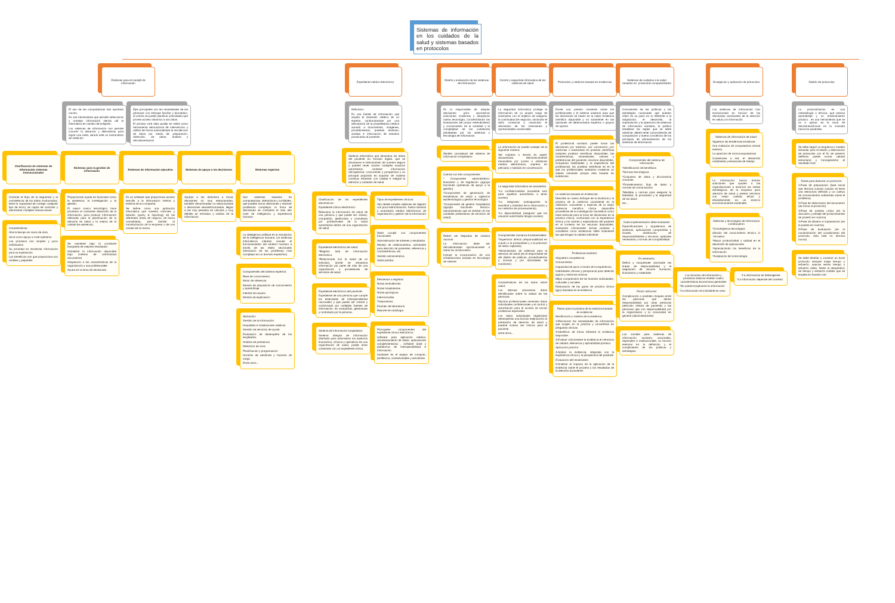Sistemas de información en los cuidados de la salud y sistemas basados en protocolos
Eistemas para el manej0 de información
El uso de las computadoras han aportado mucho.
Es una herramienta que permite seleccionar y manejar información siendo util la informatica en cambio de bolígrafo.
Los sistemas de información nos permite conocer la distancia y alternativas para lograr una meta, siendo este un instrumento de medición
Ejes principales son las necesidades de las personas con enfoque familiar y biomedico, al unirlos se puede planificar actividades que provea acceso dinamico a sus datos.
El primary care data quality se utiliza como herramienta educacional de intervención y utilizar de forma automatizada la recoleccion de datos por medio de: preparación, obtención, de datos, análisis y retroalimentación
Clasificacion de sistemas de información sistemas transaccionales
Controla el flujo de la seguridad y la consistencia de los datos involucrados, tiene la capacidad de corregir cualquier tipo de error), es capaz de controlar y administrar multiples transacciones
Caracteristicas:
Ahorra tiempo en mano de obra
Sirve como apoyo a nivel operativo
Los procesos son simples y poco sofisticados
Su prioridad es recolectar información para su explotación
Los beneficios son que proporciona son visibles y palpables
Sistemas para la gestión de información
Proporcionan ayuda en funciones como la asistencia, la investigación y la gestión.
El nuevo marco tecnológico hace prioritario el constante desarrollo de la información, para producir información relevante para la planificación de la atención en salud y la mejora de la calidad de asistencia.
Se mantiene bajo la constante busqueda de mejores resultados:
Globalizar la información disponible bajo criterios de uniformidad documental
Adaptación a las caracteristicas de la organización y sus profesionales
Ayuda en la toma de decisiones
Sistemas de información ejecutiva
Es un software que proporciona acceso sencillo a la información interna y externa de su compañía.
Se define como una aplicación informática que muestra informes y listados (query & reporting) de las diferentes áreas de negocio, de forma consolidada, para facilitar la monitorización de la empresa o de una unidad de la misma.
Sistemas de apoyo a las decisiones
Ayudan a los directivos a tomar decisiones no muy estructuradas, también denominadas no estructuradas o decisiones semiestructuradas, llegan a ser muy pesados en cálculos y muy débiles en entradas y salidas de la información
Sistemas expertos
Son sistemas basados en computadoras, interactivos y confiables, que pueden tomar decisiones y resolver problemas complejos. la toma de decisiones se considera el más alto nivel de inteligencia y experiencia humana.
La inteligencia artificial es la simulación de la inteligencia humana. los sistemas informáticos intentan simular el funcionamiento del cerebro humano a través de las redes neuronales (resolución de los problemas más complejos en un dominio especifico)
Componentes del sistema expertos:
Base de conocimiento
Motor de inferencia
Modulo de adquisición de conocimiento y aprendizaje
Interfaz de usuario
Modulo de explicación
Aplicación:
Gestión de la información
Hospitales e instalaciones médicas
Gestión de servicios de ayuda
Evaluación de desempeño de los empleados
Análisis de prestamos
Detección de virus
Planificación y programación
Horarios de aerolinea y horarios de carga
Entre otros...
Expediente médico electrónico
Definicion:
Es una fuente de información que amplía el dictamen médico de un experto, conformándose por una descripción de la propedéutica médica aunado a documentos, imágenes, procedimientos, pruebas diversas, análisis e información de estudios practicados al paciente.
Sistema informático que almacena los datos del paciente en formato digital, que se almacenan e intercambian de manera segura y pueden tener acceso múltiples usuarios autorizados. contiene información retrospectiva, concurrente y prospectiva y su principal propósito es soportar de manera continua, eficiente, con calidad e integral la atención y cuidados de salud
Clasificacion de los expedientes electrónicos:
Expediente clínico electrónico:
Relaciona la información de salud de una persona y que puede ser creado, compartido, gestionado y consultado por profesionales de la salud autorizados dentro de una organización de salud
Expediente electrónico de salud:
*Registro total de información electrónica
*Relacionada con la salud de un individuo, donde se almacena información por parte de más de una organización o proveedores de servicios de salud
Expediente electrónico del paciente:
Expediente de una persona que cumple los estándares de interoperabilidad nacionales y que puede ser creado y conformado por múltiples fuentes de información. es compartido, gestionado y controlado por la persona.
Sistema de información hospitalaria:
Sistema integral de información diseñado para administrar los aspectos financieros, clínicos y operativos de una organización de salud, puede estar conectado con un expediente clínico.
Tipos de expedientes clínicos:
Van desde simples sistemas de registro con poca estructuración, hasta robustos y avanzados medios electrónicos de organización y gestión de la información
Debe cumplir con componentes funcionales
Administración de ordenes y resultados
Manejo de medicamentos, solicitudes para atención de pacientes, referencia y contrarefrencia, etc.
Gestión administrativa
Salúd pública
Elementos a registrar:
Notas ambulatorias
Notas hospitalarias
Notas quirúrgicas
Interconsultas
Tratamientos
Examen de laboratorio
Reporte de radiología
Principales componentes del expediente clínico electrónico:
software para aplicación médica, almacenamiento de datos, aplicaciones complementarias , software base y plataforma de interoperabilidad e información
hardware es el equipo de computo, periféricos, conectividades y servidores
Diseño y evaluación de los sistemas de información
Es la responsable de adoptar decisiones para aprovechar soluciones modernas y adoptando nueva tecnología, concientizando las limitaciones del propio entendimiento y conocimiento de la variedad y la complejidad de las cuestiones planteadas por los sistemas y tecnología de información
Modelo conceptual del sistema de información hospitalario
Cuenta con tres componentes:
* Componente administrativo-financiero y de regulación (agrupa funciones operativas de apoyo a la gestión)
*Componente de generación de estadísticas de salud y vigilancia epidemiologica y gestión tecnologica
*Componente de gestión hospitalaria (agrupa funciones tecnico-administrativas que se realizan en las unidades prestadoras de servicios de salud)
Deben ser itegradas de manera racional
La información debe ser retroalimentada oportunamente a todos los involucrados
Incluye la incorporación de una infraestructura basada en tecnología de internet
Control y seguridad informatica de los sistemas de salud
La seguridad informática protege la información de un amplio rango de amenazas con el objetivo de asegurar la continuidad de negocios, minimizar el daño comercial y maximizar el reembolso de las inversiones y oportunidades comerciales
La información se puede manejar de la siguiente manera:
Ser impresa o escrita en papel, almacenada electrónicamente transmitida por correo o utilizando medios electrónicos, impreso en películas o hablado en conversación
La seguridad informática se caracteriza
*La confidencialidad (accesible solo para aquellos autorizados a tener acceso)
*La integridad (salvaguardar la exactitud y totalidad de la información y los métodos de procesamiento)
*La disponibilidad (asegurar que los usuarios autorizados tengan acceso)
Componentes humanos fundamentales:
*Supervisor directo (responsabilidad en cuanto a la puntualidad y a la precisión de datos captados)
*Administrador de sistemas para la atención de salud (es el responsable de del diseño de politicas, procedimientos y normas y por actividades de monitoreo)
Caracteristicas de los datos sobre salud:
Los sitemas almacenan datos identificados sobre la salusd de las personas
Muchos profesionoales necesitan datos individuales confidenciales y el control y autorización para el acceso se tornan problemas especiales
Los datos individuales registrados desempeñan una función esejncial en la prestación de atención de salud y puedne incluso ser críticos para el paciente
entre otros...
Protocolos y medicina basada en evidencias
Existe una presión creciente sobre los profesionales y el sistema sanitario para que las decisiones se basen en la mejor evidencia científica disponible y no solamente en las opiniones de determinados expertos o grupos de opinión
El profesional sanitario puede tomar las decisiones por tradición, por convención, por creencias o basándose en pruebas científicas (mejores pruebas científicas disponibles, las características, necesidades, valores y preferencias del paciente, recursos disponibles, incluyendo habilidades y la experiencia del profesional), las pruebas científicas es en la que los profesionales sanitarios muestran un interes creciente porque esta basada en evidencias
La medicina basada en evidencias:
Describe un nuevo enfoque de la docencia y la práctica de la medicina consistente en la utilización consciente y explícita de la mejor evidencia científica clínica disponible procedente de la investigación biomédica como base esencial para la toma de decisiones en la práctica clínica, combinada con la experiencia clínica y los valores y expectativas del paciente en el contexto de los recursos disponibles, evaluando críticamente dichas pruebas y considerar como evidencias útiles solamente las que tengan la calidad suficiente
Profesional sanitario:
Adquieren competencia
Conocimiento
Capacidad de juicio a través de la experiencia
Habilidades clínicas y perspicacia para detectar signos y síntomas clínicos
Mejor comprensión de los factores individuales, culturales y sociales
Elaboración de las guías de práctica clínica (gpc) basadas en la evidencia
Pasos para la práctica de la medicina basada en evidencia:
Ilentificación y síntesis de la evidencia
1-Reconocer las necesidades de información que surgen en la práctica y convertirlas en preguntas clínicas
2-Identificar de forma eficiente la evidencia disponible.
3-Evaluar críticamente la evidencia en términos de calidad, relevancia y aplicabilidad práctica.
Aplicación práctica
4-Aplicar la evidencia, integrada con la experiencia clínica y la perspectiva del paciente
Evaluación del rendimiento
5-Analizar el impacto de la aplicación de la evidencia sobre el proceso y los resultados de la atención al paciente.
Sistemas de cuidados a la salud basados en ´protocolos computarizados
Conscientes de las políticas y las estrategias nacionales que pueden influir en su juicio en lo referente a la adquisición, el desarrollo, la implantación y la operación de sistemas de información sanitaria, la política establece las reglas que se debe observar, deben tener conocimientos de computación y buena conciencia de los principios de administración de los sistemas de información
Componentes del sistema de información
*Identificación de beneficios
*Normas tecnológicas
*Conjuntos de datos y diccionarios comunes
*Procedimientos, flujo de datos y normas de comunciación
*Medidas y normas para asegurar la fiabilidad, la privacidad y la seguridad de los datos
etc...
Cada implementación debe evaluarse:
Especificaciones y arquitectura de sistemas, aplicaciones compartidas y locales, distribución de responsabilidades y recursos, aptitudes necesarias y normas de compatibilidad
Es necesario:
Definir y comprender clarmante las líneas de responsabilidad y la asignación de recurso humanos, financieros y materiales
Factor adicional:
Complicación a posibles choques entre las personas que tienen responsabilidad por otras personas (atención directa de paciente) y las personas que con responsabilidad por la organización y la comunidad en general (administradores)
Los comites para sistemas de información sanitaria nacionales, regionales e institucionales, su función esencial en la definición y el cumplimiento de las políticas y estrategias
Divulgacion y aplicación de protocolos
Los sistemas de información han evolucionado en función de las demandas cambiantes de la atención en salud y la información
Sistemas de información de salud:
Siguieron las tendencias evolutivas
Una instlación de computadora central extensa
La aparición de microcomputadoras
Conexiones a red, el desarrollo multimedia y estaciones de trabajo
La información busca brindar soluciones que ayuden a las organizaciones a alcanzar las metas estratégicas de la empresa para atención de salud y prestar servicios con mejor calidad eficaz y eficientemente en un entorno económicamente sostenible.
Sistemas y tecnologías de información contribuyeron
*Convergencia tecnologica
difusión del conocimiento técnico in´formativo
*Mayor productividad y calidad en el desarrollo de aplicaciones
*Apreciacióndo los beneficios de la información
*Aceptación de la tecnología
Los recursos de información y productos básicos revelan cuatro características económicas generales
*No puede enajenarse la información
*La información es indivisible en usos
*La información es heterogenea
*La información depende del contexto
Diseño de protocolos
La protocolización es una metodología o técnica, que precisa aprendizaje y un entrenamiento práctico , es una herramienta que se va a aplicar en la toma de decisionesclínicas en la consulta hacia los pacientes,
Se debe seguir un esquema o modelo estandar para el diseño y elaboración de protocolos con el fin de prevenir defectos puede sumar calidad estructural y homogeneizar el resultado final
Fases para elaborar un protocolo:
1-Fase de preparación (fase inicial que termina cuando cuando se tiene una estructura definida y un cuerpo de conocimientos suficientes sobre el problema)
2-Fase de elaboración del documento (da forma al protocolo)
3-Fase de análisis crítico (es la discusión y pilotaje del protocoloantes de ponerlo en marcha)
4-Fase de difusión e implantación (es la puesta en marcha)
5-Fase de evaluación (es la monitorización del cumplimiento del protocolo, esta fase no termina nunca)
Se debe diseñar y construir un bune protocolo siempre exige tiempo y esfuerzo, auqnue serian tiempo y esfuerzo útiles, frente al desperdicio de tiempo y esfuerzo inútiles que se emplea en hacerlo mal